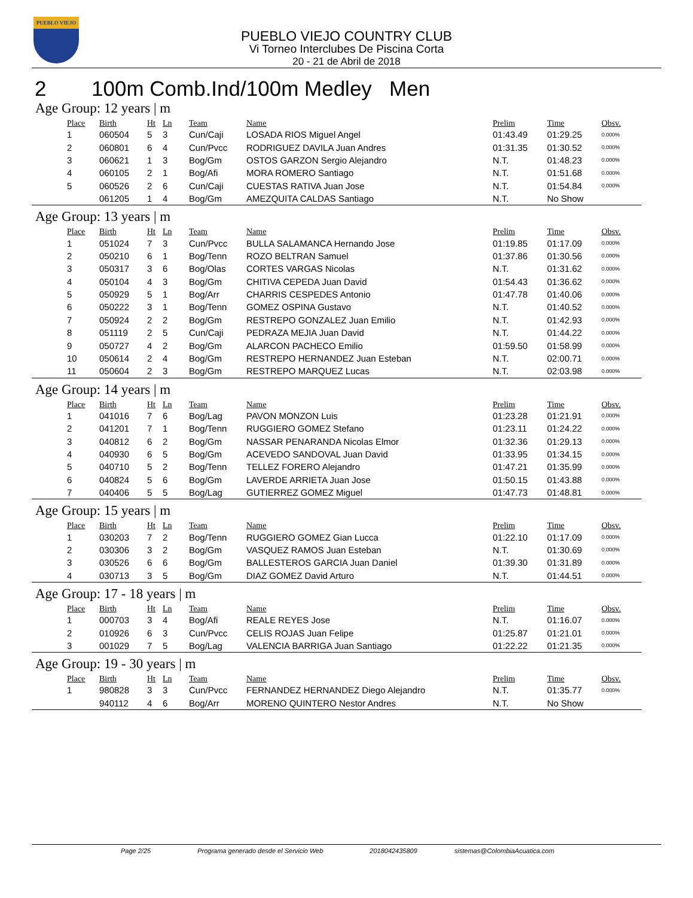PUEBLO VIEJO
PUEBLO VIEJO COUNTRY CLUB
Vi Torneo Interclubes De Piscina Corta
20 - 21 de Abril de 2018
2 100m Comb.Ind/100m Medley Men
Age Group: 12 years | m
| Place | Birth | Ht | Ln | Team | Name | Prelim | Time | Obsv. |
| --- | --- | --- | --- | --- | --- | --- | --- | --- |
| 1 | 060504 | 5 | 3 | Cun/Caji | LOSADA RIOS Miguel Angel | 01:43.49 | 01:29.25 | 0.000% |
| 2 | 060801 | 6 | 4 | Cun/Pvcc | RODRIGUEZ DAVILA Juan Andres | 01:31.35 | 01:30.52 | 0.000% |
| 3 | 060621 | 1 | 3 | Bog/Gm | OSTOS GARZON Sergio Alejandro | N.T. | 01:48.23 | 0.000% |
| 4 | 060105 | 2 | 1 | Bog/Afi | MORA ROMERO Santiago | N.T. | 01:51.68 | 0.000% |
| 5 | 060526 | 2 | 6 | Cun/Caji | CUESTAS RATIVA Juan Jose | N.T. | 01:54.84 | 0.000% |
| | 061205 | 1 | 4 | Bog/Gm | AMEZQUITA CALDAS Santiago | N.T. | No Show | |
Age Group: 13 years | m
| Place | Birth | Ht | Ln | Team | Name | Prelim | Time | Obsv. |
| --- | --- | --- | --- | --- | --- | --- | --- | --- |
| 1 | 051024 | 7 | 3 | Cun/Pvcc | BULLA SALAMANCA Hernando Jose | 01:19.85 | 01:17.09 | 0.000% |
| 2 | 050210 | 6 | 1 | Bog/Tenn | ROZO BELTRAN Samuel | 01:37.86 | 01:30.56 | 0.000% |
| 3 | 050317 | 3 | 6 | Bog/Olas | CORTES VARGAS Nicolas | N.T. | 01:31.62 | 0.000% |
| 4 | 050104 | 4 | 3 | Bog/Gm | CHITIVA CEPEDA Juan David | 01:54.43 | 01:36.62 | 0.000% |
| 5 | 050929 | 5 | 1 | Bog/Arr | CHARRIS CESPEDES Antonio | 01:47.78 | 01:40.06 | 0.000% |
| 6 | 050222 | 3 | 1 | Bog/Tenn | GOMEZ OSPINA Gustavo | N.T. | 01:40.52 | 0.000% |
| 7 | 050924 | 2 | 2 | Bog/Gm | RESTREPO GONZALEZ Juan Emilio | N.T. | 01:42.93 | 0.000% |
| 8 | 051119 | 2 | 5 | Cun/Caji | PEDRAZA MEJIA Juan David | N.T. | 01:44.22 | 0.000% |
| 9 | 050727 | 4 | 2 | Bog/Gm | ALARCON PACHECO Emilio | 01:59.50 | 01:58.99 | 0.000% |
| 10 | 050614 | 2 | 4 | Bog/Gm | RESTREPO HERNANDEZ Juan Esteban | N.T. | 02:00.71 | 0.000% |
| 11 | 050604 | 2 | 3 | Bog/Gm | RESTREPO MARQUEZ Lucas | N.T. | 02:03.98 | 0.000% |
Age Group: 14 years | m
| Place | Birth | Ht | Ln | Team | Name | Prelim | Time | Obsv. |
| --- | --- | --- | --- | --- | --- | --- | --- | --- |
| 1 | 041016 | 7 | 6 | Bog/Lag | PAVON MONZON Luis | 01:23.28 | 01:21.91 | 0.000% |
| 2 | 041201 | 7 | 1 | Bog/Tenn | RUGGIERO GOMEZ Stefano | 01:23.11 | 01:24.22 | 0.000% |
| 3 | 040812 | 6 | 2 | Bog/Gm | NASSAR PENARANDA Nicolas Elmor | 01:32.36 | 01:29.13 | 0.000% |
| 4 | 040930 | 6 | 5 | Bog/Gm | ACEVEDO SANDOVAL Juan David | 01:33.95 | 01:34.15 | 0.000% |
| 5 | 040710 | 5 | 2 | Bog/Tenn | TELLEZ FORERO Alejandro | 01:47.21 | 01:35.99 | 0.000% |
| 6 | 040824 | 5 | 6 | Bog/Gm | LAVERDE ARRIETA Juan Jose | 01:50.15 | 01:43.88 | 0.000% |
| 7 | 040406 | 5 | 5 | Bog/Lag | GUTIERREZ GOMEZ Miguel | 01:47.73 | 01:48.81 | 0.000% |
Age Group: 15 years | m
| Place | Birth | Ht | Ln | Team | Name | Prelim | Time | Obsv. |
| --- | --- | --- | --- | --- | --- | --- | --- | --- |
| 1 | 030203 | 7 | 2 | Bog/Tenn | RUGGIERO GOMEZ Gian Lucca | 01:22.10 | 01:17.09 | 0.000% |
| 2 | 030306 | 3 | 2 | Bog/Gm | VASQUEZ RAMOS Juan Esteban | N.T. | 01:30.69 | 0.000% |
| 3 | 030526 | 6 | 6 | Bog/Gm | BALLESTEROS GARCIA Juan Daniel | 01:39.30 | 01:31.89 | 0.000% |
| 4 | 030713 | 3 | 5 | Bog/Gm | DIAZ GOMEZ David Arturo | N.T. | 01:44.51 | 0.000% |
Age Group: 17 - 18 years | m
| Place | Birth | Ht | Ln | Team | Name | Prelim | Time | Obsv. |
| --- | --- | --- | --- | --- | --- | --- | --- | --- |
| 1 | 000703 | 3 | 4 | Bog/Afi | REALE REYES Jose | N.T. | 01:16.07 | 0.000% |
| 2 | 010926 | 6 | 3 | Cun/Pvcc | CELIS ROJAS Juan Felipe | 01:25.87 | 01:21.01 | 0.000% |
| 3 | 001029 | 7 | 5 | Bog/Lag | VALENCIA BARRIGA Juan Santiago | 01:22.22 | 01:21.35 | 0.000% |
Age Group: 19 - 30 years | m
| Place | Birth | Ht | Ln | Team | Name | Prelim | Time | Obsv. |
| --- | --- | --- | --- | --- | --- | --- | --- | --- |
| 1 | 980828 | 3 | 3 | Cun/Pvcc | FERNANDEZ HERNANDEZ Diego Alejandro | N.T. | 01:35.77 | 0.000% |
| | 940112 | 4 | 6 | Bog/Arr | MORENO QUINTERO Nestor Andres | N.T. | No Show | |
Page 2/25 Programa generado desde el Servicio Web 2018042435809 sistemas@ColombiaAcuatica.com